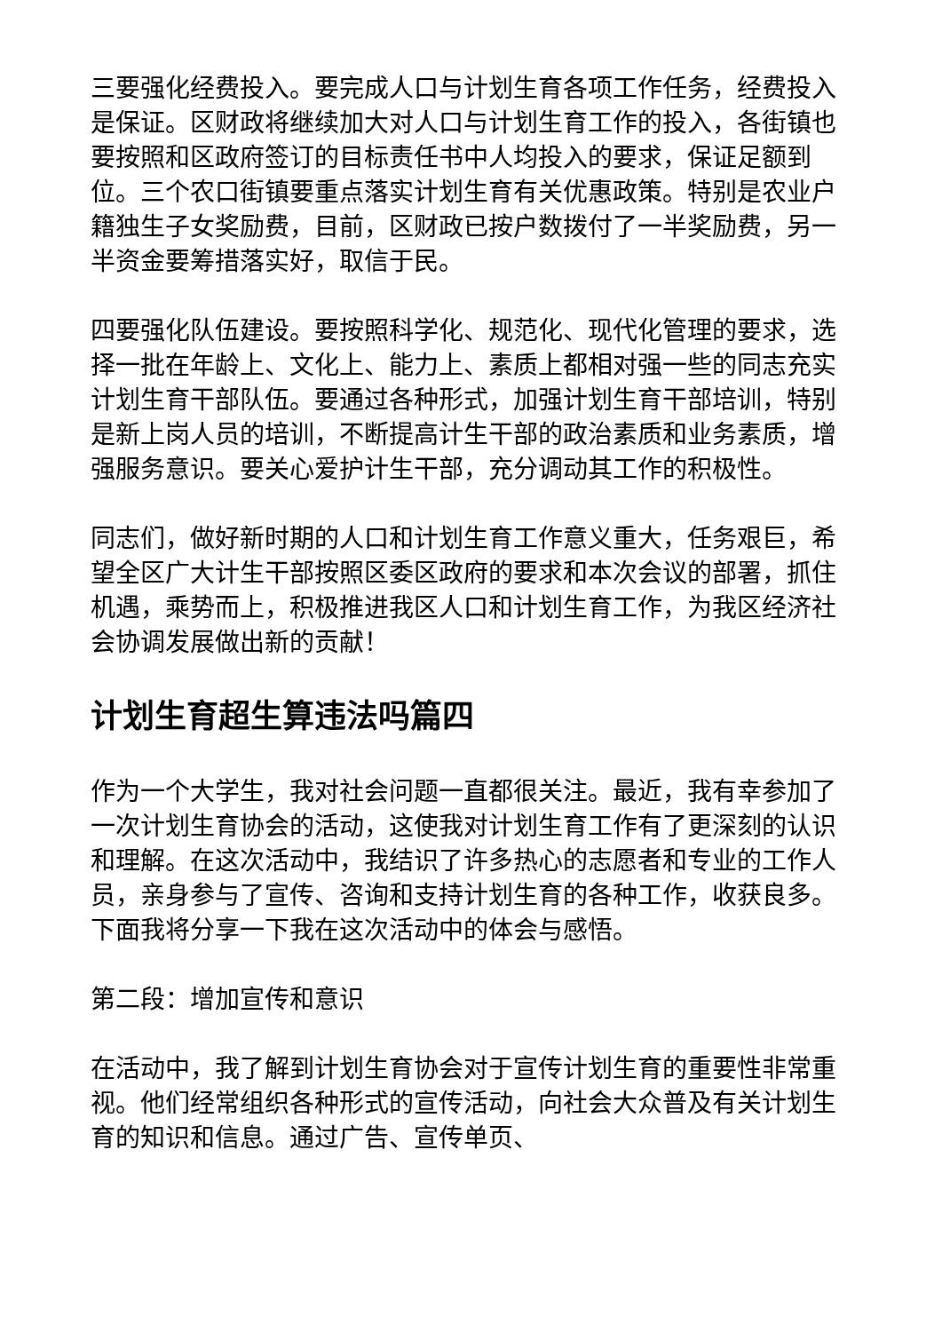三要强化经费投入。要完成人口与计划生育各项工作任务，经费投入是保证。区财政将继续加大对人口与计划生育工作的投入，各街镇也要按照和区政府签订的目标责任书中人均投入的要求，保证足额到位。三个农口街镇要重点落实计划生育有关优惠政策。特别是农业户籍独生子女奖励费，目前，区财政已按户数拨付了一半奖励费，另一半资金要筹措落实好，取信于民。
四要强化队伍建设。要按照科学化、规范化、现代化管理的要求，选择一批在年龄上、文化上、能力上、素质上都相对强一些的同志充实计划生育干部队伍。要通过各种形式，加强计划生育干部培训，特别是新上岗人员的培训，不断提高计生干部的政治素质和业务素质，增强服务意识。要关心爱护计生干部，充分调动其工作的积极性。
同志们，做好新时期的人口和计划生育工作意义重大，任务艰巨，希望全区广大计生干部按照区委区政府的要求和本次会议的部署，抓住机遇，乘势而上，积极推进我区人口和计划生育工作，为我区经济社会协调发展做出新的贡献！
计划生育超生算违法吗篇四
作为一个大学生，我对社会问题一直都很关注。最近，我有幸参加了一次计划生育协会的活动，这使我对计划生育工作有了更深刻的认识和理解。在这次活动中，我结识了许多热心的志愿者和专业的工作人员，亲身参与了宣传、咨询和支持计划生育的各种工作，收获良多。下面我将分享一下我在这次活动中的体会与感悟。
第二段：增加宣传和意识
在活动中，我了解到计划生育协会对于宣传计划生育的重要性非常重视。他们经常组织各种形式的宣传活动，向社会大众普及有关计划生育的知识和信息。通过广告、宣传单页、